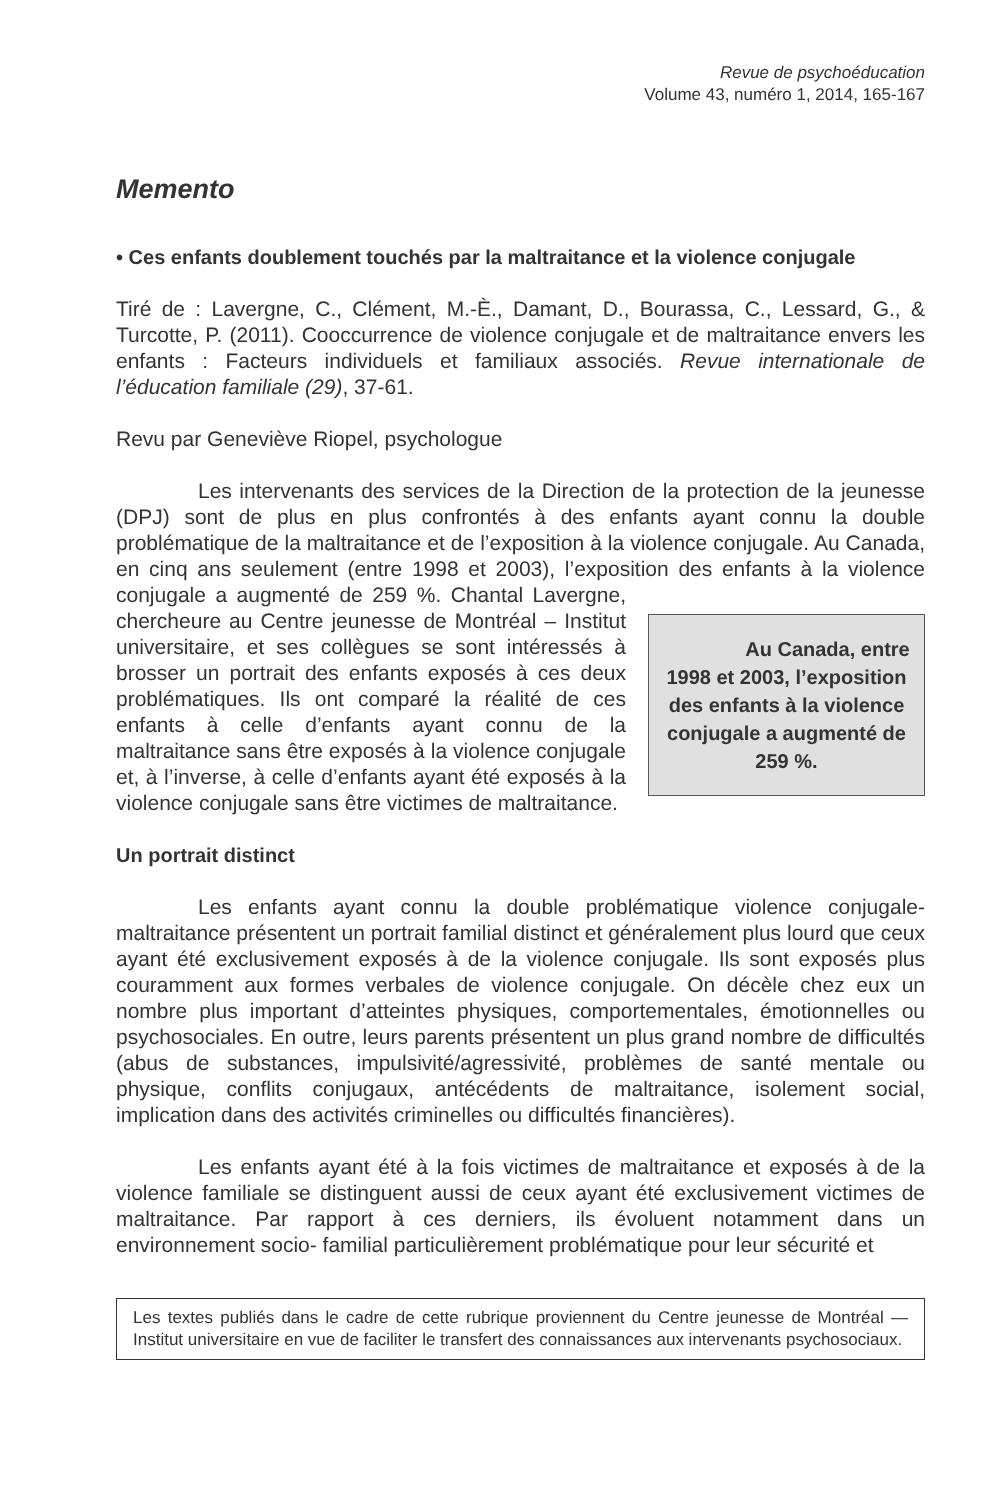Revue de psychoéducation
Volume 43, numéro 1, 2014, 165-167
Memento
• Ces enfants doublement touchés par la maltraitance et la violence conjugale
Tiré de : Lavergne, C., Clément, M.-È., Damant, D., Bourassa, C., Lessard, G., & Turcotte, P. (2011). Cooccurrence de violence conjugale et de maltraitance envers les enfants : Facteurs individuels et familiaux associés. Revue internationale de l’éducation familiale (29), 37-61.
Revu par Geneviève Riopel, psychologue
Les intervenants des services de la Direction de la protection de la jeunesse (DPJ) sont de plus en plus confrontés à des enfants ayant connu la double problématique de la maltraitance et de l’exposition à la violence conjugale. Au Canada, en cinq ans seulement (entre 1998 et 2003), l’exposition des enfants Au Canada, entre 1998 et 2003, l’exposition des enfants à la violence conjugale a augmenté de 259 %. à la violence conjugale a augmenté de 259 %. Chantal Lavergne, chercheure au Centre jeunesse de Montréal – Institut universitaire, et ses collègues se sont intéressés à brosser un portrait des enfants exposés à ces deux problématiques. Ils ont comparé la réalité de ces enfants à celle d’enfants ayant connu de la maltraitance sans être exposés à la violence conjugale et, à l’inverse, à celle d’enfants ayant été exposés à la violence conjugale sans être victimes de maltraitance.
Un portrait distinct
Les enfants ayant connu la double problématique violence conjugale-maltraitance présentent un portrait familial distinct et généralement plus lourd que ceux ayant été exclusivement exposés à de la violence conjugale. Ils sont exposés plus couramment aux formes verbales de violence conjugale. On décèle chez eux un nombre plus important d’atteintes physiques, comportementales, émotionnelles ou psychosociales. En outre, leurs parents présentent un plus grand nombre de difficultés (abus de substances, impulsivité/agressivité, problèmes de santé mentale ou physique, conflits conjugaux, antécédents de maltraitance, isolement social, implication dans des activités criminelles ou difficultés financières).
Les enfants ayant été à la fois victimes de maltraitance et exposés à de la violence familiale se distinguent aussi de ceux ayant été exclusivement victimes de maltraitance. Par rapport à ces derniers, ils évoluent notamment dans un environnement socio- familial particulièrement problématique pour leur sécurité et
Les textes publiés dans le cadre de cette rubrique proviennent du Centre jeunesse de Montréal — Institut universitaire en vue de faciliter le transfert des connaissances aux intervenants psychosociaux.